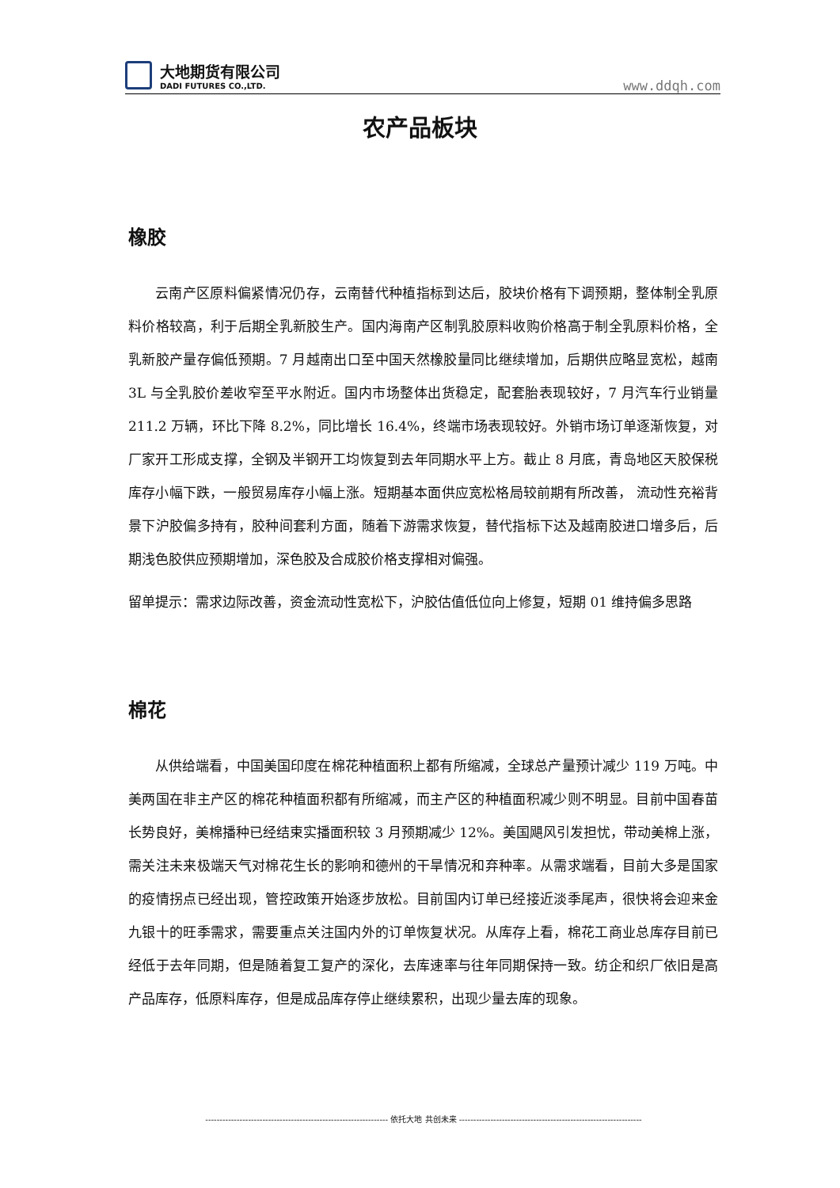大地期货有限公司
DADI FUTURES CO.,LTD.
www.ddqh.com
农产品板块
橡胶
云南产区原料偏紧情况仍存，云南替代种植指标到达后，胶块价格有下调预期，整体制全乳原料价格较高，利于后期全乳新胶生产。国内海南产区制乳胶原料收购价格高于制全乳原料价格，全乳新胶产量存偏低预期。7 月越南出口至中国天然橡胶量同比继续增加，后期供应略显宽松，越南 3L 与全乳胶价差收窄至平水附近。国内市场整体出货稳定，配套胎表现较好，7 月汽车行业销量 211.2 万辆，环比下降 8.2%，同比增长 16.4%，终端市场表现较好。外销市场订单逐渐恢复，对厂家开工形成支撑，全钢及半钢开工均恢复到去年同期水平上方。截止 8 月底，青岛地区天胶保税库存小幅下跌，一般贸易库存小幅上涨。短期基本面供应宽松格局较前期有所改善， 流动性充裕背景下沪胶偏多持有，胶种间套利方面，随着下游需求恢复，替代指标下达及越南胶进口增多后，后期浅色胶供应预期增加，深色胶及合成胶价格支撑相对偏强。
留单提示：需求边际改善，资金流动性宽松下，沪胶估值低位向上修复，短期 01 维持偏多思路
棉花
从供给端看，中国美国印度在棉花种植面积上都有所缩减，全球总产量预计减少 119 万吨。中美两国在非主产区的棉花种植面积都有所缩减，而主产区的种植面积减少则不明显。目前中国春苗长势良好，美棉播种已经结束实播面积较 3 月预期减少 12%。美国飓风引发担忧，带动美棉上涨，需关注未来极端天气对棉花生长的影响和德州的干旱情况和弃种率。从需求端看，目前大多是国家的疫情拐点已经出现，管控政策开始逐步放松。目前国内订单已经接近淡季尾声，很快将会迎来金九银十的旺季需求，需要重点关注国内外的订单恢复状况。从库存上看，棉花工商业总库存目前已经低于去年同期，但是随着复工复产的深化，去库速率与往年同期保持一致。纺企和织厂依旧是高产品库存，低原料库存，但是成品库存停止继续累积，出现少量去库的现象。
---------------------------------------------------------------- 依托大地 共创未来 ----------------------------------------------------------------